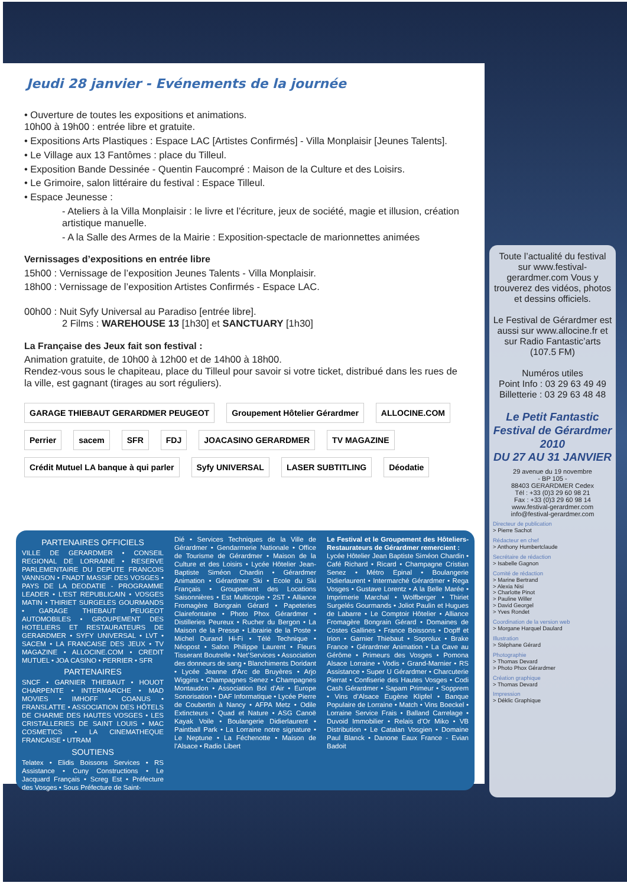Jeudi 28 janvier - Evénements de la journée
• Ouverture de toutes les expositions et animations.
10h00 à 19h00 : entrée libre et gratuite.
• Expositions Arts Plastiques : Espace LAC [Artistes Confirmés] - Villa Monplaisir [Jeunes Talents].
• Le Village aux 13 Fantômes : place du Tilleul.
• Exposition Bande Dessinée - Quentin Faucompré : Maison de la Culture et des Loisirs.
• Le Grimoire, salon littéraire du festival : Espace Tilleul.
• Espace Jeunesse :
- Ateliers à la Villa Monplaisir : le livre et l’écriture, jeux de société, magie et illusion, création artistique manuelle.
- A la Salle des Armes de la Mairie : Exposition-spectacle de marionnettes animées
Vernissages d’expositions en entrée libre
15h00 : Vernissage de l’exposition Jeunes Talents - Villa Monplaisir.
18h00 : Vernissage de l’exposition Artistes Confirmés - Espace LAC.
00h00 : Nuit Syfy Universal au Paradiso [entrée libre].
2 Films : WAREHOUSE 13 [1h30] et SANCTUARY [1h30]
La Française des Jeux fait son festival :
Animation gratuite, de 10h00 à 12h00 et de 14h00 à 18h00.
Rendez-vous sous le chapiteau, place du Tilleul pour savoir si votre ticket, distribué dans les rues de la ville, est gagnant (tirages au sort réguliers).
GARAGE THIEBAUT GERARDMER PEUGEOT Groupement Hôtelier Gérardmer ALLOCINE.COM Perrier sacem SFR FDJ JOACASINO GERARDMER TV MAGAZINE Crédit Mutuel LA banque à qui parler Syfy UNIVERSAL LASER SUBTITLING Déodatie
PARTENAIRES OFFICIELS
VILLE DE GERARDMER • CONSEIL REGIONAL DE LORRAINE • RESERVE PARLEMENTAIRE DU DEPUTE FRANCOIS VANNSON • FNADT MASSIF DES VOSGES • PAYS DE LA DEODATIE - PROGRAMME LEADER • L’EST REPUBLICAIN • VOSGES MATIN • THIRIET SURGELES GOURMANDS • GARAGE THIEBAUT PEUGEOT AUTOMOBILES • GROUPEMENT DES HOTELIERS ET RESTAURATEURS DE GERARDMER • SYFY UNIVERSAL • LVT • SACEM • LA FRANCAISE DES JEUX • TV MAGAZINE • ALLOCINE.COM • CREDIT MUTUEL • JOA CASINO • PERRIER • SFR
PARTENAIRES
SNCF • GARNIER THIEBAUT • HOUOT CHARPENTE • INTERMARCHE • MAD MOVIES • IMHOFF • COANUS • FRANSLATTE • ASSOCIATION DES HÔTELS DE CHARME DES HAUTES VOSGES • LES CRISTALLERIES DE SAINT LOUIS • MAC COSMETICS • LA CINEMATHEQUE FRANCAISE • UTRAM
SOUTIENS
Telatex • Elidis Boissons Services • RS Assistance • Cuny Constructions • Le Jacquard Français • Screg Est • Préfecture des Vosges • Sous Préfecture de Saint-
Dié • Services Techniques de la Ville de Gérardmer • Gendarmerie Nationale • Office de Tourisme de Gérardmer • Maison de la Culture et des Loisirs • Lycée Hôtelier Jean-Baptiste Siméon Chardin • Gérardmer Animation • Gérardmer Ski • Ecole du Ski Français • Groupement des Locations Saisonnières • Est Multicopie • 2ST • Alliance Fromagère Bongrain Gérard • Papeteries Clairefontaine • Photo Phox Gérardmer • Distilleries Peureux • Rucher du Bergon • La Maison de la Presse • Librairie de la Poste • Michel Durand Hi-Fi • Télé Technique • Néopost • Salon Philippe Laurent • Fleurs Tisserant Boutrelle • Net’Services • Association des donneurs de sang • Blanchiments Doridant • Lycée Jeanne d’Arc de Bruyères • Arjo Wiggins • Champagnes Senez • Champagnes Montaudon • Association Bol d’Air • Europe Sonorisation • DAF Informatique • Lycée Pierre de Coubertin à Nancy • AFPA Metz • Odile Extincteurs • Quad et Nature • ASG Canoë Kayak Voile • Boulangerie Didierlaurent • Paintball Park • La Lorraine notre signature • Le Neptune • La Féchenotte • Maison de l’Alsace • Radio Libert
Le Festival et le Groupement des Hôteliers-Restaurateurs de Gérardmer remercient :
Lycée Hôtelier Jean Baptiste Siméon Chardin • Café Richard • Ricard • Champagne Cristian Senez • Métro Epinal • Boulangerie Didierlaurent • Intermarché Gérardmer • Rega Vosges • Gustave Lorentz • A la Belle Marée • Imprimerie Marchal • Wolfberger • Thiriet Surgelés Gourmands • Joliot Paulin et Hugues de Labarre • Le Comptoir Hôtelier • Alliance Fromagère Bongrain Gérard • Domaines de Costes Gallines • France Boissons • Dopff et Irion • Garnier Thiebaut • Soprolux • Brake France • Gérardmer Animation • La Cave au Gérôme • Primeurs des Vosges • Pomona Alsace Lorraine • Vodis • Grand-Marnier • RS Assistance • Super U Gérardmer • Charcuterie Pierrat • Confiserie des Hautes Vosges • Codi Cash Gérardmer • Sapam Primeur • Sopprem • Vins d’Alsace Eugène Klipfel • Banque Populaire de Lorraine • Match • Vins Boeckel • Lorraine Service Frais • Balland Carrelage • Duvoid Immobilier • Relais d’Or Miko • VB Distribution • Le Catalan Vosgien • Domaine Paul Blanck • Danone Eaux France - Evian Badoit
Toute l’actualité du festival sur www.festival-gerardmer.com Vous y trouverez des vidéos, photos et dessins officiels.
Le Festival de Gérardmer est aussi sur www.allocine.fr et sur Radio Fantastic’arts (107.5 FM)
Numéros utiles
Point Info : 03 29 63 49 49
Billetterie : 03 29 63 48 48
Le Petit Fantastic
Festival de Gérardmer 2010
DU 27 AU 31 JANVIER
29 avenue du 19 novembre
- BP 105 -
88403 GERARDMER Cedex
Tél : +33 (0)3 29 60 98 21
Fax : +33 (0)3 29 60 98 14
www.festival-gerardmer.com
info@festival-gerardmer.com
Directeur de publication
> Pierre Sachot
Rédacteur en chef
> Anthony Humbertclaude
Secrétaire de rédaction
> Isabelle Gagnon
Comité de rédaction
> Marine Bertrand
> Alexia Nisi
> Charlotte Pinot
> Pauline Willer
> David Georgel
> Yves Rondet
Coordination de la version web
> Morgane Harquel Daulard
Illustration
> Stéphane Gérard
Photographie
> Thomas Devard
> Photo Phox Gérardmer
Création graphique
> Thomas Devard
Impression
> Déklic Graphique